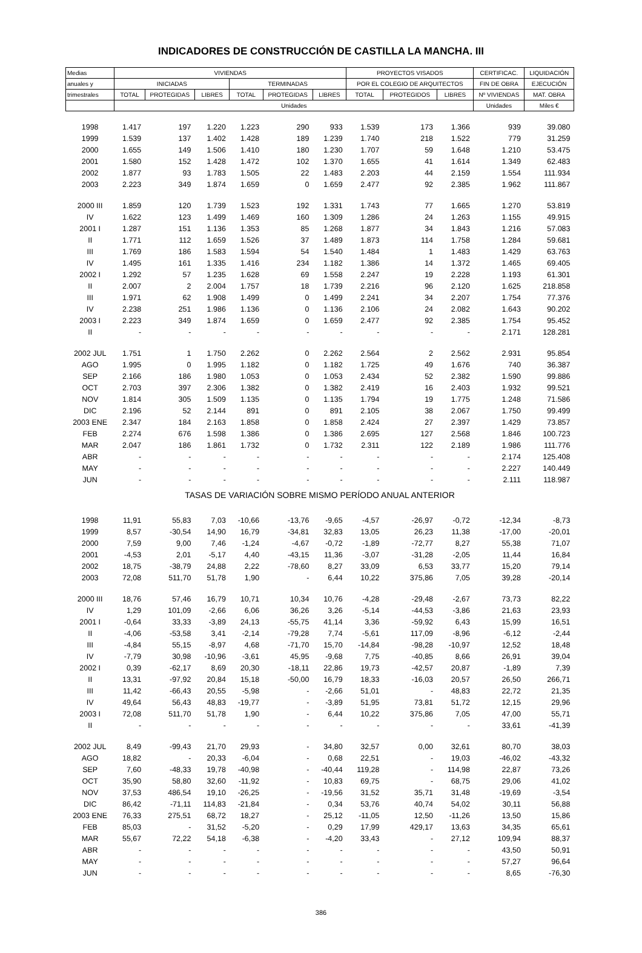INDICADORES DE CONSTRUCCIÓN DE CASTILLA LA MANCHA. III
| Medias | VIVIENDAS | | | | | | PROYECTOS VISADOS | | | CERTIFICAC. | LIQUIDACIÓN |
| --- | --- | --- | --- | --- | --- | --- | --- | --- | --- | --- | --- |
| anuales y | INICIADAS | | | TERMINADAS | | | POR EL COLEGIO DE ARQUITECTOS | | | FIN DE OBRA | EJECUCIÓN |
| trimestrales | TOTAL | PROTEGIDAS | LIBRES | TOTAL | PROTEGIDAS | LIBRES | TOTAL | PROTEGIDOS | LIBRES | Nº VIVIENDAS | MAT. OBRA |
| | Unidades | | | | | | | | | Unidades | Miles € |
| 1998 | 1.417 | 197 | 1.220 | 1.223 | 290 | 933 | 1.539 | 173 | 1.366 | 939 | 39.080 |
| 1999 | 1.539 | 137 | 1.402 | 1.428 | 189 | 1.239 | 1.740 | 218 | 1.522 | 779 | 31.259 |
| 2000 | 1.655 | 149 | 1.506 | 1.410 | 180 | 1.230 | 1.707 | 59 | 1.648 | 1.210 | 53.475 |
| 2001 | 1.580 | 152 | 1.428 | 1.472 | 102 | 1.370 | 1.655 | 41 | 1.614 | 1.349 | 62.483 |
| 2002 | 1.877 | 93 | 1.783 | 1.505 | 22 | 1.483 | 2.203 | 44 | 2.159 | 1.554 | 111.934 |
| 2003 | 2.223 | 349 | 1.874 | 1.659 | 0 | 1.659 | 2.477 | 92 | 2.385 | 1.962 | 111.867 |
| 2000 III | 1.859 | 120 | 1.739 | 1.523 | 192 | 1.331 | 1.743 | 77 | 1.665 | 1.270 | 53.819 |
| IV | 1.622 | 123 | 1.499 | 1.469 | 160 | 1.309 | 1.286 | 24 | 1.263 | 1.155 | 49.915 |
| 2001 I | 1.287 | 151 | 1.136 | 1.353 | 85 | 1.268 | 1.877 | 34 | 1.843 | 1.216 | 57.083 |
| II | 1.771 | 112 | 1.659 | 1.526 | 37 | 1.489 | 1.873 | 114 | 1.758 | 1.284 | 59.681 |
| III | 1.769 | 186 | 1.583 | 1.594 | 54 | 1.540 | 1.484 | 1 | 1.483 | 1.429 | 63.763 |
| IV | 1.495 | 161 | 1.335 | 1.416 | 234 | 1.182 | 1.386 | 14 | 1.372 | 1.465 | 69.405 |
| 2002 I | 1.292 | 57 | 1.235 | 1.628 | 69 | 1.558 | 2.247 | 19 | 2.228 | 1.193 | 61.301 |
| II | 2.007 | 2 | 2.004 | 1.757 | 18 | 1.739 | 2.216 | 96 | 2.120 | 1.625 | 218.858 |
| III | 1.971 | 62 | 1.908 | 1.499 | 0 | 1.499 | 2.241 | 34 | 2.207 | 1.754 | 77.376 |
| IV | 2.238 | 251 | 1.986 | 1.136 | 0 | 1.136 | 2.106 | 24 | 2.082 | 1.643 | 90.202 |
| 2003 I | 2.223 | 349 | 1.874 | 1.659 | 0 | 1.659 | 2.477 | 92 | 2.385 | 1.754 | 95.452 |
| II | - | - | - | - | - | - | - | - | - | 2.171 | 128.281 |
| 2002 JUL | 1.751 | 1 | 1.750 | 2.262 | 0 | 2.262 | 2.564 | 2 | 2.562 | 2.931 | 95.854 |
| AGO | 1.995 | 0 | 1.995 | 1.182 | 0 | 1.182 | 1.725 | 49 | 1.676 | 740 | 36.387 |
| SEP | 2.166 | 186 | 1.980 | 1.053 | 0 | 1.053 | 2.434 | 52 | 2.382 | 1.590 | 99.886 |
| OCT | 2.703 | 397 | 2.306 | 1.382 | 0 | 1.382 | 2.419 | 16 | 2.403 | 1.932 | 99.521 |
| NOV | 1.814 | 305 | 1.509 | 1.135 | 0 | 1.135 | 1.794 | 19 | 1.775 | 1.248 | 71.586 |
| DIC | 2.196 | 52 | 2.144 | 891 | 0 | 891 | 2.105 | 38 | 2.067 | 1.750 | 99.499 |
| 2003 ENE | 2.347 | 184 | 2.163 | 1.858 | 0 | 1.858 | 2.424 | 27 | 2.397 | 1.429 | 73.857 |
| FEB | 2.274 | 676 | 1.598 | 1.386 | 0 | 1.386 | 2.695 | 127 | 2.568 | 1.846 | 100.723 |
| MAR | 2.047 | 186 | 1.861 | 1.732 | 0 | 1.732 | 2.311 | 122 | 2.189 | 1.986 | 111.776 |
| ABR | - | - | - | - | - | - | - | - | - | 2.174 | 125.408 |
| MAY | - | - | - | - | - | - | - | - | - | 2.227 | 140.449 |
| JUN | - | - | - | - | - | - | - | - | - | 2.111 | 118.987 |
| TASAS DE VARIACIÓN SOBRE MISMO PERÍODO ANUAL ANTERIOR | | | | | | | | | | | |
| 1998 | 11,91 | 55,83 | 7,03 | -10,66 | -13,76 | -9,65 | -4,57 | -26,97 | -0,72 | -12,34 | -8,73 |
| 1999 | 8,57 | -30,54 | 14,90 | 16,79 | -34,81 | 32,83 | 13,05 | 26,23 | 11,38 | -17,00 | -20,01 |
| 2000 | 7,59 | 9,00 | 7,46 | -1,24 | -4,67 | -0,72 | -1,89 | -72,77 | 8,27 | 55,38 | 71,07 |
| 2001 | -4,53 | 2,01 | -5,17 | 4,40 | -43,15 | 11,36 | -3,07 | -31,28 | -2,05 | 11,44 | 16,84 |
| 2002 | 18,75 | -38,79 | 24,88 | 2,22 | -78,60 | 8,27 | 33,09 | 6,53 | 33,77 | 15,20 | 79,14 |
| 2003 | 72,08 | 511,70 | 51,78 | 1,90 | - | 6,44 | 10,22 | 375,86 | 7,05 | 39,28 | -20,14 |
| 2000 III | 18,76 | 57,46 | 16,79 | 10,71 | 10,34 | 10,76 | -4,28 | -29,48 | -2,67 | 73,73 | 82,22 |
| IV | 1,29 | 101,09 | -2,66 | 6,06 | 36,26 | 3,26 | -5,14 | -44,53 | -3,86 | 21,63 | 23,93 |
| 2001 I | -0,64 | 33,33 | -3,89 | 24,13 | -55,75 | 41,14 | 3,36 | -59,92 | 6,43 | 15,99 | 16,51 |
| II | -4,06 | -53,58 | 3,41 | -2,14 | -79,28 | 7,74 | -5,61 | 117,09 | -8,96 | -6,12 | -2,44 |
| III | -4,84 | 55,15 | -8,97 | 4,68 | -71,70 | 15,70 | -14,84 | -98,28 | -10,97 | 12,52 | 18,48 |
| IV | -7,79 | 30,98 | -10,96 | -3,61 | 45,95 | -9,68 | 7,75 | -40,85 | 8,66 | 26,91 | 39,04 |
| 2002 I | 0,39 | -62,17 | 8,69 | 20,30 | -18,11 | 22,86 | 19,73 | -42,57 | 20,87 | -1,89 | 7,39 |
| II | 13,31 | -97,92 | 20,84 | 15,18 | -50,00 | 16,79 | 18,33 | -16,03 | 20,57 | 26,50 | 266,71 |
| III | 11,42 | -66,43 | 20,55 | -5,98 | - | -2,66 | 51,01 | - | 48,83 | 22,72 | 21,35 |
| IV | 49,64 | 56,43 | 48,83 | -19,77 | - | -3,89 | 51,95 | 73,81 | 51,72 | 12,15 | 29,96 |
| 2003 I | 72,08 | 511,70 | 51,78 | 1,90 | - | 6,44 | 10,22 | 375,86 | 7,05 | 47,00 | 55,71 |
| II | - | - | - | - | - | - | - | - | - | 33,61 | -41,39 |
| 2002 JUL | 8,49 | -99,43 | 21,70 | 29,93 | - | 34,80 | 32,57 | 0,00 | 32,61 | 80,70 | 38,03 |
| AGO | 18,82 | - | 20,33 | -6,04 | - | 0,68 | 22,51 | - | 19,03 | -46,02 | -43,32 |
| SEP | 7,60 | -48,33 | 19,78 | -40,98 | - | -40,44 | 119,28 | - | 114,98 | 22,87 | 73,26 |
| OCT | 35,90 | 58,80 | 32,60 | -11,92 | - | 10,83 | 69,75 | - | 68,75 | 29,06 | 41,02 |
| NOV | 37,53 | 486,54 | 19,10 | -26,25 | - | -19,56 | 31,52 | 35,71 | 31,48 | -19,69 | -3,54 |
| DIC | 86,42 | -71,11 | 114,83 | -21,84 | - | 0,34 | 53,76 | 40,74 | 54,02 | 30,11 | 56,88 |
| 2003 ENE | 76,33 | 275,51 | 68,72 | 18,27 | - | 25,12 | -11,05 | 12,50 | -11,26 | 13,50 | 15,86 |
| FEB | 85,03 | - | 31,52 | -5,20 | - | 0,29 | 17,99 | 429,17 | 13,63 | 34,35 | 65,61 |
| MAR | 55,67 | 72,22 | 54,18 | -6,38 | - | -4,20 | 33,43 | - | 27,12 | 109,94 | 88,37 |
| ABR | - | - | - | - | - | - | - | - | - | 43,50 | 50,91 |
| MAY | - | - | - | - | - | - | - | - | - | 57,27 | 96,64 |
| JUN | - | - | - | - | - | - | - | - | - | 8,65 | -76,30 |
386